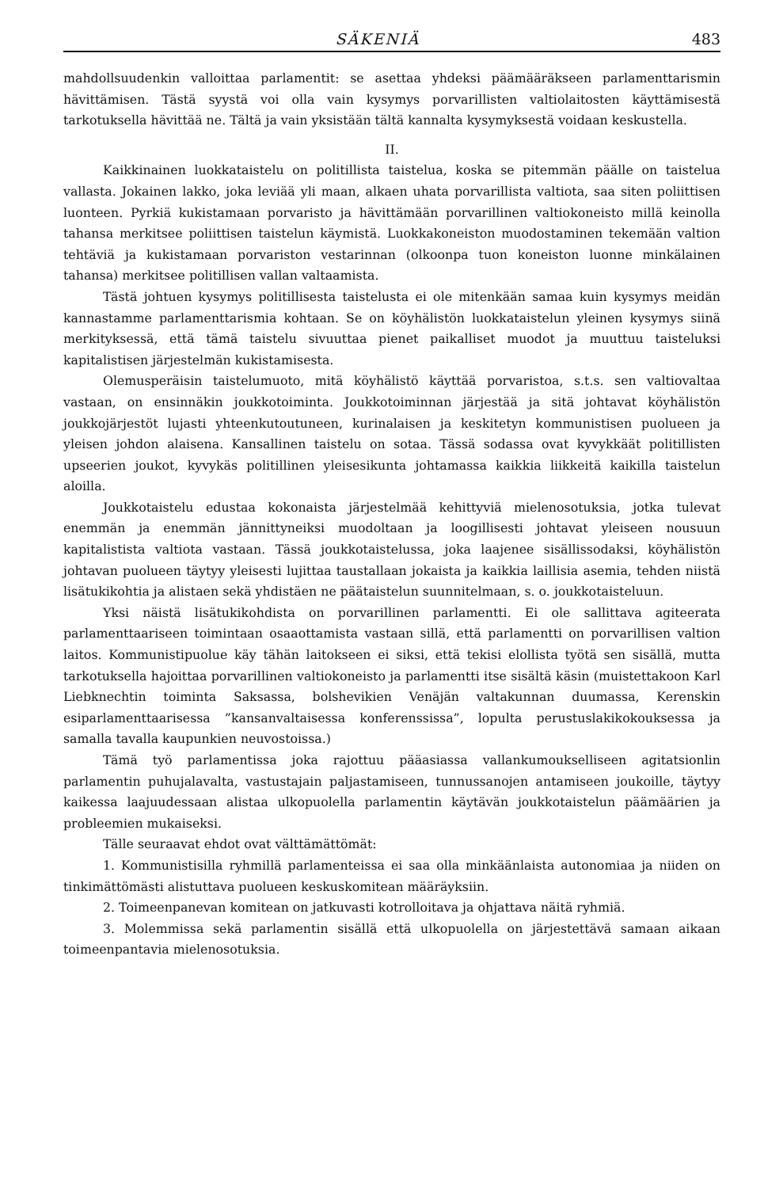SÄKENIÄ 483
mahdollsuudenkin valloittaa parlamentit: se asettaa yhdeksi päämääräkseen parlamenttarismin hävittämisen. Tästä syystä voi olla vain kysymys porvarillisten valtiolaitosten käyttämisestä tarkotuksella hävittää ne. Tältä ja vain yksistään tältä kannalta kysymyksestä voidaan keskustella.
II.
Kaikkinainen luokkataistelu on politillista taistelua, koska se pitemmän päälle on taistelua vallasta. Jokainen lakko, joka leviää yli maan, alkaen uhata porvarillista valtiota, saa siten poliittisen luonteen. Pyrkiä kukistamaan porvaristo ja hävittämään porvarillinen valtiokoneisto millä keinolla tahansa merkitsee poliittisen taistelun käymistä. Luokkakoneiston muodostaminen tekemään valtion tehtäviä ja kukistamaan porvariston vestarinnan (olkoonpa tuon koneiston luonne minkälainen tahansa) merkitsee politillisen vallan valtaamista.
Tästä johtuen kysymys politillisesta taistelusta ei ole mitenkään samaa kuin kysymys meidän kannastamme parlamenttarismia kohtaan. Se on köyhälistön luokkataistelun yleinen kysymys siinä merkityksessä, että tämä taistelu sivuuttaa pienet paikalliset muodot ja muuttuu taisteluksi kapitalistisen järjestelmän kukistamisesta.
Olemusperäisin taistelumuoto, mitä köyhälistö käyttää porvaristoa, s.t.s. sen valtiovaltaa vastaan, on ensinnäkin joukkotoiminta. Joukkotoiminnan järjestää ja sitä johtavat köyhälistön joukkojärjestöt lujasti yhteenkutoutuneen, kurinalaisen ja keskitetyn kommunistisen puolueen ja yleisen johdon alaisena. Kansallinen taistelu on sotaa. Tässä sodassa ovat kyvykkäät politillisten upseerien joukot, kyvykäs politillinen yleisesikunta johtamassa kaikkia liikkeitä kaikilla taistelun aloilla.
Joukkotaistelu edustaa kokonaista järjestelmää kehittyviä mielenosotuksia, jotka tulevat enemmän ja enemmän jännittyneiksi muodoltaan ja loogillisesti johtavat yleiseen nousuun kapitalistista valtiota vastaan. Tässä joukkotaistelussa, joka laajenee sisällissodaksi, köyhälistön johtavan puolueen täytyy yleisesti lujittaa taustallaan jokaista ja kaikkia laillisia asemia, tehden niistä lisätukikohtia ja alistaen sekä yhdistäen ne päätaistelun suunnitelmaan, s. o. joukkotaisteluun.
Yksi näistä lisätukikohdista on porvarillinen parlamentti. Ei ole sallittava agiteerata parlamenttaariseen toimintaan osaaottamista vastaan sillä, että parlamentti on porvarillisen valtion laitos. Kommunistipuolue käy tähän laitokseen ei siksi, että tekisi elollista työtä sen sisällä, mutta tarkotuksella hajoittaa porvarillinen valtiokoneisto ja parlamentti itse sisältä käsin (muistettakoon Karl Liebknechtin toiminta Saksassa, bolshevikien Venäjän valtakunnan duumassa, Kerenskin esiparlamenttaarisessa ”kansanvaltaisessa konferenssissa”, lopulta perustuslakikokouksessa ja samalla tavalla kaupunkien neuvostoissa.)
Tämä työ parlamentissa joka rajottuu pääasiassa vallankumoukselliseen agitatsionlin parlamentin puhujalavalta, vastustajain paljastamiseen, tunnussanojen antamiseen joukoille, täytyy kaikessa laajuudessaan alistaa ulkopuolella parlamentin käytävän joukkotaistelun päämäärien ja probleemien mukaiseksi.
Tälle seuraavat ehdot ovat välttämättömät:
1. Kommunistisilla ryhmillä parlamenteissa ei saa olla minkäänlaista autonomiaa ja niiden on tinkimättömästi alistuttava puolueen keskuskomitean määräyksiin.
2. Toimeenpanevan komitean on jatkuvasti kotrolloitava ja ohjattava näitä ryhmiä.
3. Molemmissa sekä parlamentin sisällä että ulkopuolella on järjestettävä samaan aikaan toimeenpantavia mielenosotuksia.